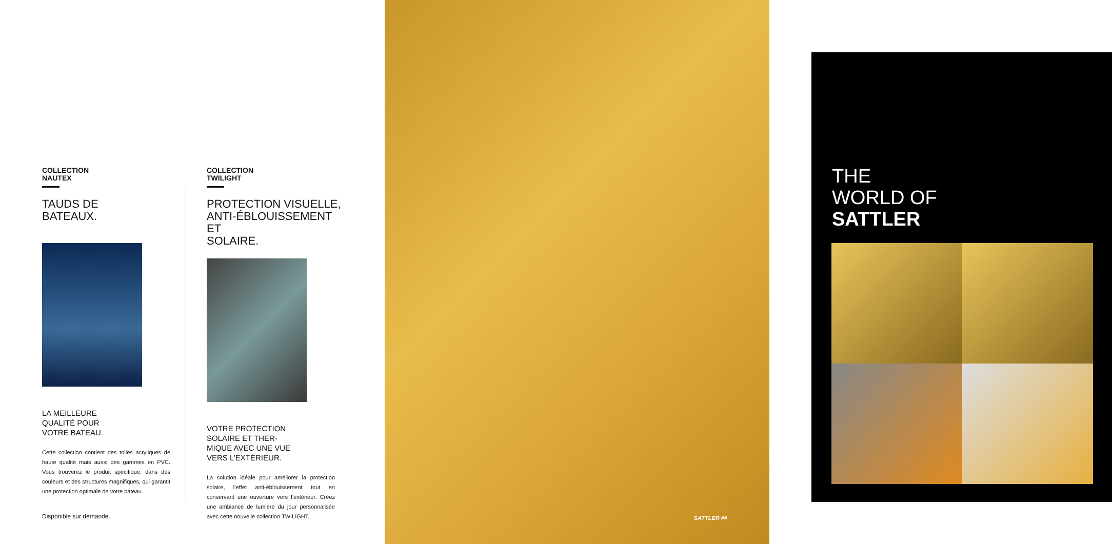COLLECTION
NAUTEX
TAUDS DE
BATEAUX.
LA MEILLEURE
QUALITÉ POUR
VOTRE BATEAU.
Cette collection contient des toiles acryliques de haute qualité mais aussi des gammes en PVC. Vous trouverez le produit spécifique, dans des couleurs et des structures magnifiques, qui garantit une protection optimale de votre bateau.
Disponible sur demande.
COLLECTION
TWILIGHT
PROTECTION VISUELLE,
ANTI-ÉBLOUISSEMENT ET
SOLAIRE.
VOTRE PROTECTION
SOLAIRE ET THER-
MIQUE AVEC UNE VUE
VERS L’EXTÉRIEUR.
La solution idéale pour améliorer la protection solaire, l’effet anti-éblouissement tout en conservant une ouverture vers l’extérieur. Créez une ambiance de lumière du jour personnalisée avec cette nouvelle collection TWILIGHT.
THE
WORLD OF
SATTLER
SATTLER ##